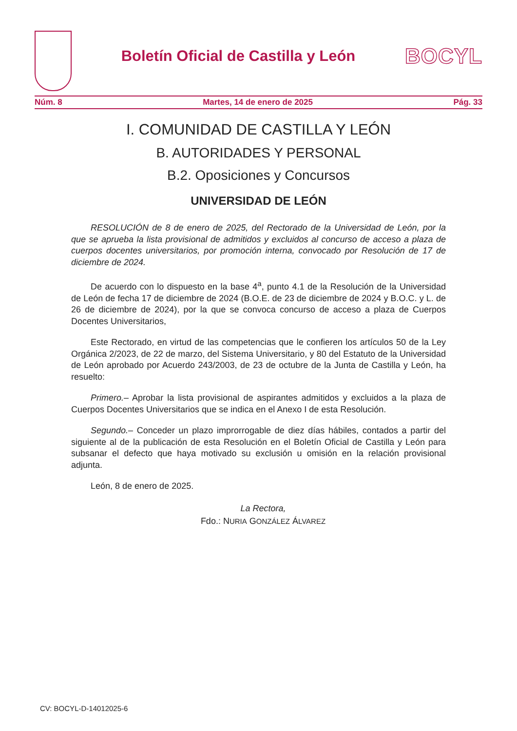Boletín Oficial de Castilla y León
BOCYL
Núm. 8 Martes, 14 de enero de 2025 Pág. 33
I. COMUNIDAD DE CASTILLA Y LEÓN
B. AUTORIDADES Y PERSONAL
B.2. Oposiciones y Concursos
UNIVERSIDAD DE LEÓN
RESOLUCIÓN de 8 de enero de 2025, del Rectorado de la Universidad de León, por la que se aprueba la lista provisional de admitidos y excluidos al concurso de acceso a plaza de cuerpos docentes universitarios, por promoción interna, convocado por Resolución de 17 de diciembre de 2024.
De acuerdo con lo dispuesto en la base 4<sup>a</sup>, punto 4.1 de la Resolución de la Universidad de León de fecha 17 de diciembre de 2024 (B.O.E. de 23 de diciembre de 2024 y B.O.C. y L. de 26 de diciembre de 2024), por la que se convoca concurso de acceso a plaza de Cuerpos Docentes Universitarios,
Este Rectorado, en virtud de las competencias que le confieren los artículos 50 de la Ley Orgánica 2/2023, de 22 de marzo, del Sistema Universitario, y 80 del Estatuto de la Universidad de León aprobado por Acuerdo 243/2003, de 23 de octubre de la Junta de Castilla y León, ha resuelto:
Primero.– Aprobar la lista provisional de aspirantes admitidos y excluidos a la plaza de Cuerpos Docentes Universitarios que se indica en el Anexo I de esta Resolución.
Segundo.– Conceder un plazo improrrogable de diez días hábiles, contados a partir del siguiente al de la publicación de esta Resolución en el Boletín Oficial de Castilla y León para subsanar el defecto que haya motivado su exclusión u omisión en la relación provisional adjunta.
León, 8 de enero de 2025.
La Rectora,
Fdo.: NURIA GONZÁLEZ ÁLVAREZ
CV: BOCYL-D-14012025-6